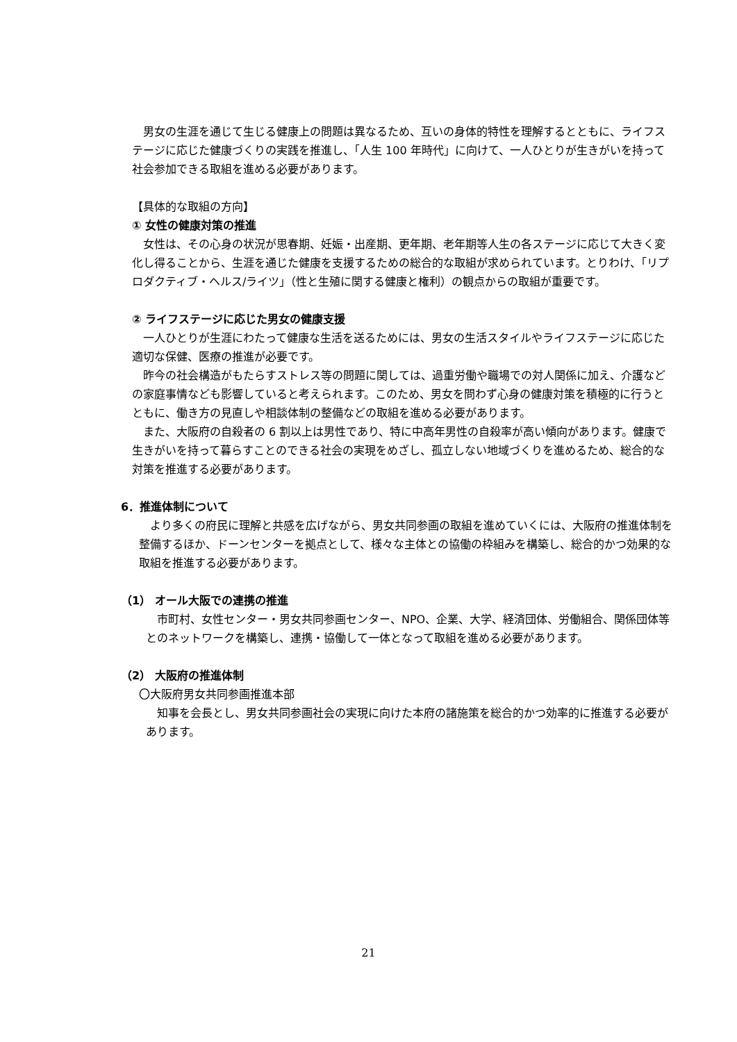男女の生涯を通じて生じる健康上の問題は異なるため、互いの身体的特性を理解するとともに、ライフステージに応じた健康づくりの実践を推進し、「人生 100 年時代」に向けて、一人ひとりが生きがいを持って社会参加できる取組を進める必要があります。
【具体的な取組の方向】
① 女性の健康対策の推進
女性は、その心身の状況が思春期、妊娠・出産期、更年期、老年期等人生の各ステージに応じて大きく変化し得ることから、生涯を通じた健康を支援するための総合的な取組が求められています。とりわけ、「リプロダクティブ・ヘルス/ライツ」（性と生殖に関する健康と権利）の観点からの取組が重要です。
② ライフステージに応じた男女の健康支援
一人ひとりが生涯にわたって健康な生活を送るためには、男女の生活スタイルやライフステージに応じた適切な保健、医療の推進が必要です。
昨今の社会構造がもたらすストレス等の問題に関しては、過重労働や職場での対人関係に加え、介護などの家庭事情なども影響していると考えられます。このため、男女を問わず心身の健康対策を積極的に行うとともに、働き方の見直しや相談体制の整備などの取組を進める必要があります。
また、大阪府の自殺者の 6 割以上は男性であり、特に中高年男性の自殺率が高い傾向があります。健康で生きがいを持って暮らすことのできる社会の実現をめざし、孤立しない地域づくりを進めるため、総合的な対策を推進する必要があります。
6．推進体制について
より多くの府民に理解と共感を広げながら、男女共同参画の取組を進めていくには、大阪府の推進体制を整備するほか、ドーンセンターを拠点として、様々な主体との協働の枠組みを構築し、総合的かつ効果的な取組を推進する必要があります。
（1） オール大阪での連携の推進
市町村、女性センター・男女共同参画センター、NPO、企業、大学、経済団体、労働組合、関係団体等とのネットワークを構築し、連携・協働して一体となって取組を進める必要があります。
（2） 大阪府の推進体制
〇大阪府男女共同参画推進本部
知事を会長とし、男女共同参画社会の実現に向けた本府の諸施策を総合的かつ効率的に推進する必要があります。
21